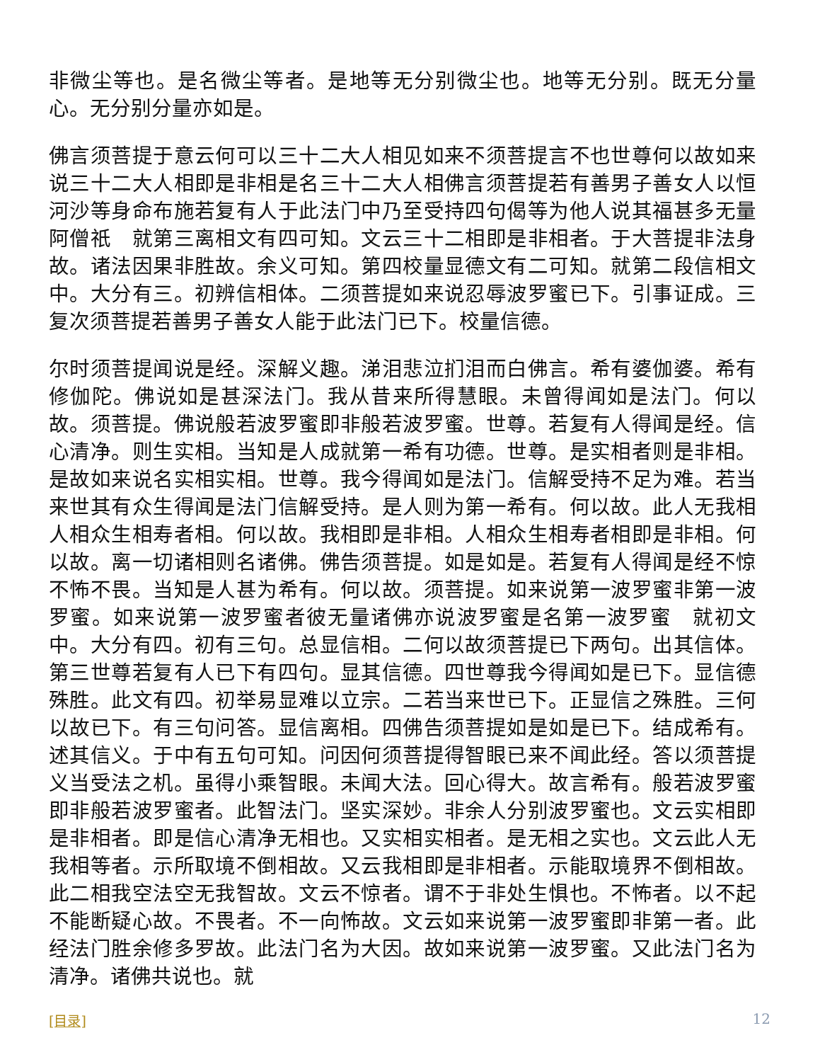非微尘等也。是名微尘等者。是地等无分别微尘也。地等无分别。既无分量心。无分别分量亦如是。
佛言须菩提于意云何可以三十二大人相见如来不须菩提言不也世尊何以故如来说三十二大人相即是非相是名三十二大人相佛言须菩提若有善男子善女人以恒河沙等身命布施若复有人于此法门中乃至受持四句偈等为他人说其福甚多无量阿僧祇　就第三离相文有四可知。文云三十二相即是非相者。于大菩提非法身故。诸法因果非胜故。余义可知。第四校量显德文有二可知。就第二段信相文中。大分有三。初辨信相体。二须菩提如来说忍辱波罗蜜已下。引事证成。三复次须菩提若善男子善女人能于此法门已下。校量信德。
尔时须菩提闻说是经。深解义趣。涕泪悲泣扪泪而白佛言。希有婆伽婆。希有修伽陀。佛说如是甚深法门。我从昔来所得慧眼。未曾得闻如是法门。何以故。须菩提。佛说般若波罗蜜即非般若波罗蜜。世尊。若复有人得闻是经。信心清净。则生实相。当知是人成就第一希有功德。世尊。是实相者则是非相。是故如来说名实相实相。世尊。我今得闻如是法门。信解受持不足为难。若当来世其有众生得闻是法门信解受持。是人则为第一希有。何以故。此人无我相人相众生相寿者相。何以故。我相即是非相。人相众生相寿者相即是非相。何以故。离一切诸相则名诸佛。佛告须菩提。如是如是。若复有人得闻是经不惊不怖不畏。当知是人甚为希有。何以故。须菩提。如来说第一波罗蜜非第一波罗蜜。如来说第一波罗蜜者彼无量诸佛亦说波罗蜜是名第一波罗蜜　就初文中。大分有四。初有三句。总显信相。二何以故须菩提已下两句。出其信体。第三世尊若复有人已下有四句。显其信德。四世尊我今得闻如是已下。显信德殊胜。此文有四。初举易显难以立宗。二若当来世已下。正显信之殊胜。三何以故已下。有三句问答。显信离相。四佛告须菩提如是如是已下。结成希有。述其信义。于中有五句可知。问因何须菩提得智眼已来不闻此经。答以须菩提义当受法之机。虽得小乘智眼。未闻大法。回心得大。故言希有。般若波罗蜜即非般若波罗蜜者。此智法门。坚实深妙。非余人分别波罗蜜也。文云实相即是非相者。即是信心清净无相也。又实相实相者。是无相之实也。文云此人无我相等者。示所取境不倒相故。又云我相即是非相者。示能取境界不倒相故。此二相我空法空无我智故。文云不惊者。谓不于非处生惧也。不怖者。以不起不能断疑心故。不畏者。不一向怖故。文云如来说第一波罗蜜即非第一者。此经法门胜余修多罗故。此法门名为大因。故如来说第一波罗蜜。又此法门名为清净。诸佛共说也。就
[目录] 12